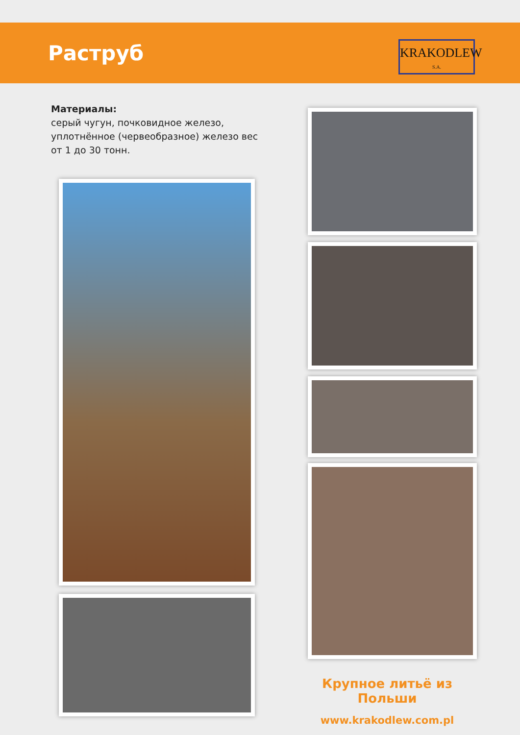Раструб
KRAKODLEW
S.A.
Материалы:
серый чугун, почковидное железо, уплотнённое (червеобразное) железо вес от 1 до 30 тонн.
Крупное литьё из Польши
www.krakodlew.com.pl